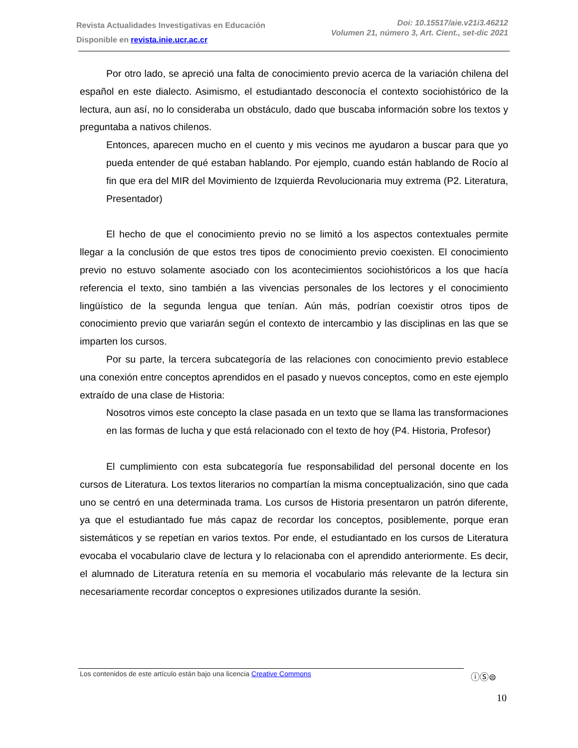Revista Actualidades Investigativas en Educación
Disponible en revista.inie.ucr.ac.cr
Doi: 10.15517/aie.v21i3.46212
Volumen 21, número 3, Art. Cient., set-dic 2021
Por otro lado, se apreció una falta de conocimiento previo acerca de la variación chilena del español en este dialecto. Asimismo, el estudiantado desconocía el contexto sociohistórico de la lectura, aun así, no lo consideraba un obstáculo, dado que buscaba información sobre los textos y preguntaba a nativos chilenos.
Entonces, aparecen mucho en el cuento y mis vecinos me ayudaron a buscar para que yo pueda entender de qué estaban hablando. Por ejemplo, cuando están hablando de Rocío al fin que era del MIR del Movimiento de Izquierda Revolucionaria muy extrema (P2. Literatura, Presentador)
El hecho de que el conocimiento previo no se limitó a los aspectos contextuales permite llegar a la conclusión de que estos tres tipos de conocimiento previo coexisten. El conocimiento previo no estuvo solamente asociado con los acontecimientos sociohistóricos a los que hacía referencia el texto, sino también a las vivencias personales de los lectores y el conocimiento lingüístico de la segunda lengua que tenían. Aún más, podrían coexistir otros tipos de conocimiento previo que variarán según el contexto de intercambio y las disciplinas en las que se imparten los cursos.
Por su parte, la tercera subcategoría de las relaciones con conocimiento previo establece una conexión entre conceptos aprendidos en el pasado y nuevos conceptos, como en este ejemplo extraído de una clase de Historia:
Nosotros vimos este concepto la clase pasada en un texto que se llama las transformaciones en las formas de lucha y que está relacionado con el texto de hoy (P4. Historia, Profesor)
El cumplimiento con esta subcategoría fue responsabilidad del personal docente en los cursos de Literatura. Los textos literarios no compartían la misma conceptualización, sino que cada uno se centró en una determinada trama. Los cursos de Historia presentaron un patrón diferente, ya que el estudiantado fue más capaz de recordar los conceptos, posiblemente, porque eran sistemáticos y se repetían en varios textos. Por ende, el estudiantado en los cursos de Literatura evocaba el vocabulario clave de lectura y lo relacionaba con el aprendido anteriormente. Es decir, el alumnado de Literatura retenía en su memoria el vocabulario más relevante de la lectura sin necesariamente recordar conceptos o expresiones utilizados durante la sesión.
Los contenidos de este artículo están bajo una licencia Creative Commons
ⓘⓈ⊜
10